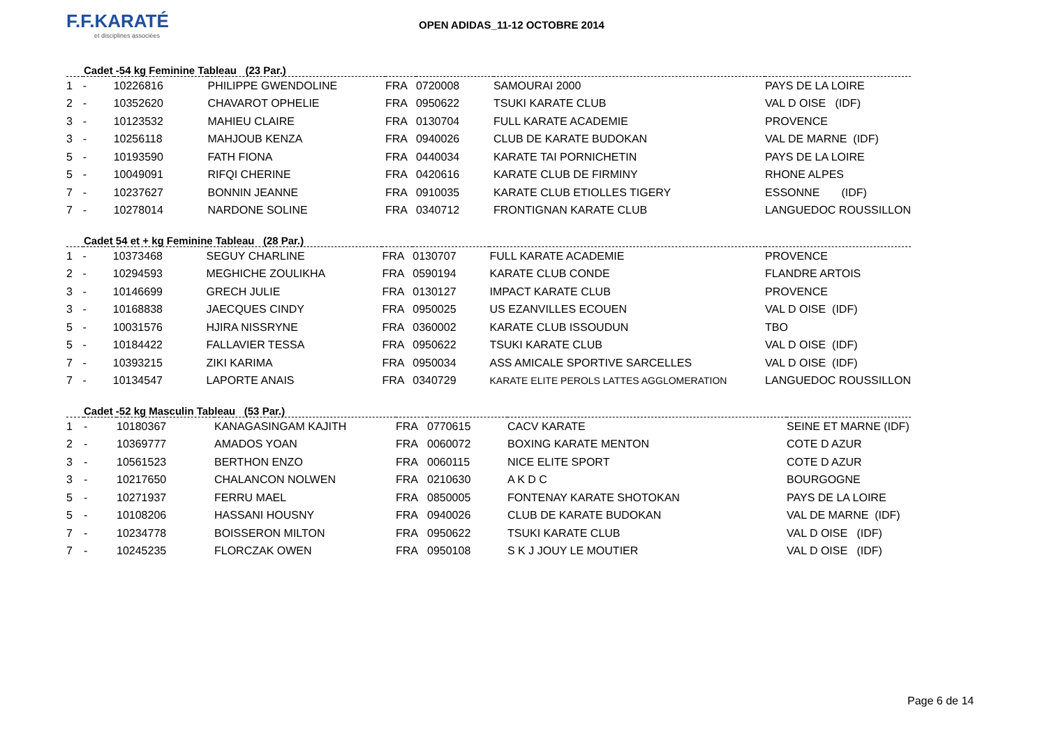F.F.KARATÉ
et disciplines associées
OPEN ADIDAS_11-12 OCTOBRE 2014
Cadet -54 kg Feminine Tableau (23 Par.)
| 1 | - | 10226816 | PHILIPPE GWENDOLINE | FRA | 0720008 | SAMOURAI 2000 | PAYS DE LA LOIRE |
| 2 | - | 10352620 | CHAVAROT OPHELIE | FRA | 0950622 | TSUKI KARATE CLUB | VAL D OISE (IDF) |
| 3 | - | 10123532 | MAHIEU CLAIRE | FRA | 0130704 | FULL KARATE ACADEMIE | PROVENCE |
| 3 | - | 10256118 | MAHJOUB KENZA | FRA | 0940026 | CLUB DE KARATE BUDOKAN | VAL DE MARNE (IDF) |
| 5 | - | 10193590 | FATH FIONA | FRA | 0440034 | KARATE TAI PORNICHETIN | PAYS DE LA LOIRE |
| 5 | - | 10049091 | RIFQI CHERINE | FRA | 0420616 | KARATE CLUB DE FIRMINY | RHONE ALPES |
| 7 | - | 10237627 | BONNIN JEANNE | FRA | 0910035 | KARATE CLUB ETIOLLES TIGERY | ESSONNE (IDF) |
| 7 | - | 10278014 | NARDONE SOLINE | FRA | 0340712 | FRONTIGNAN KARATE CLUB | LANGUEDOC ROUSSILLON |
Cadet 54 et + kg Feminine Tableau (28 Par.)
| 1 | - | 10373468 | SEGUY CHARLINE | FRA | 0130707 | FULL KARATE ACADEMIE | PROVENCE |
| 2 | - | 10294593 | MEGHICHE ZOULIKHA | FRA | 0590194 | KARATE CLUB CONDE | FLANDRE ARTOIS |
| 3 | - | 10146699 | GRECH JULIE | FRA | 0130127 | IMPACT KARATE CLUB | PROVENCE |
| 3 | - | 10168838 | JAECQUES CINDY | FRA | 0950025 | US EZANVILLES ECOUEN | VAL D OISE (IDF) |
| 5 | - | 10031576 | HJIRA NISSRYNE | FRA | 0360002 | KARATE CLUB ISSOUDUN | TBO |
| 5 | - | 10184422 | FALLAVIER TESSA | FRA | 0950622 | TSUKI KARATE CLUB | VAL D OISE (IDF) |
| 7 | - | 10393215 | ZIKI KARIMA | FRA | 0950034 | ASS AMICALE SPORTIVE SARCELLES | VAL D OISE (IDF) |
| 7 | - | 10134547 | LAPORTE ANAIS | FRA | 0340729 | KARATE ELITE PEROLS LATTES AGGLOMERATION | LANGUEDOC ROUSSILLON |
Cadet -52 kg Masculin Tableau (53 Par.)
| 1 | - | 10180367 | KANAGASINGAM KAJITH | FRA | 0770615 | CACV KARATE | SEINE ET MARNE (IDF) |
| 2 | - | 10369777 | AMADOS YOAN | FRA | 0060072 | BOXING KARATE MENTON | COTE D AZUR |
| 3 | - | 10561523 | BERTHON ENZO | FRA | 0060115 | NICE ELITE SPORT | COTE D AZUR |
| 3 | - | 10217650 | CHALANCON NOLWEN | FRA | 0210630 | A K D C | BOURGOGNE |
| 5 | - | 10271937 | FERRU MAEL | FRA | 0850005 | FONTENAY KARATE SHOTOKAN | PAYS DE LA LOIRE |
| 5 | - | 10108206 | HASSANI HOUSNY | FRA | 0940026 | CLUB DE KARATE BUDOKAN | VAL DE MARNE (IDF) |
| 7 | - | 10234778 | BOISSERON MILTON | FRA | 0950622 | TSUKI KARATE CLUB | VAL D OISE (IDF) |
| 7 | - | 10245235 | FLORCZAK OWEN | FRA | 0950108 | S K J JOUY LE MOUTIER | VAL D OISE (IDF) |
Page 6 de 14